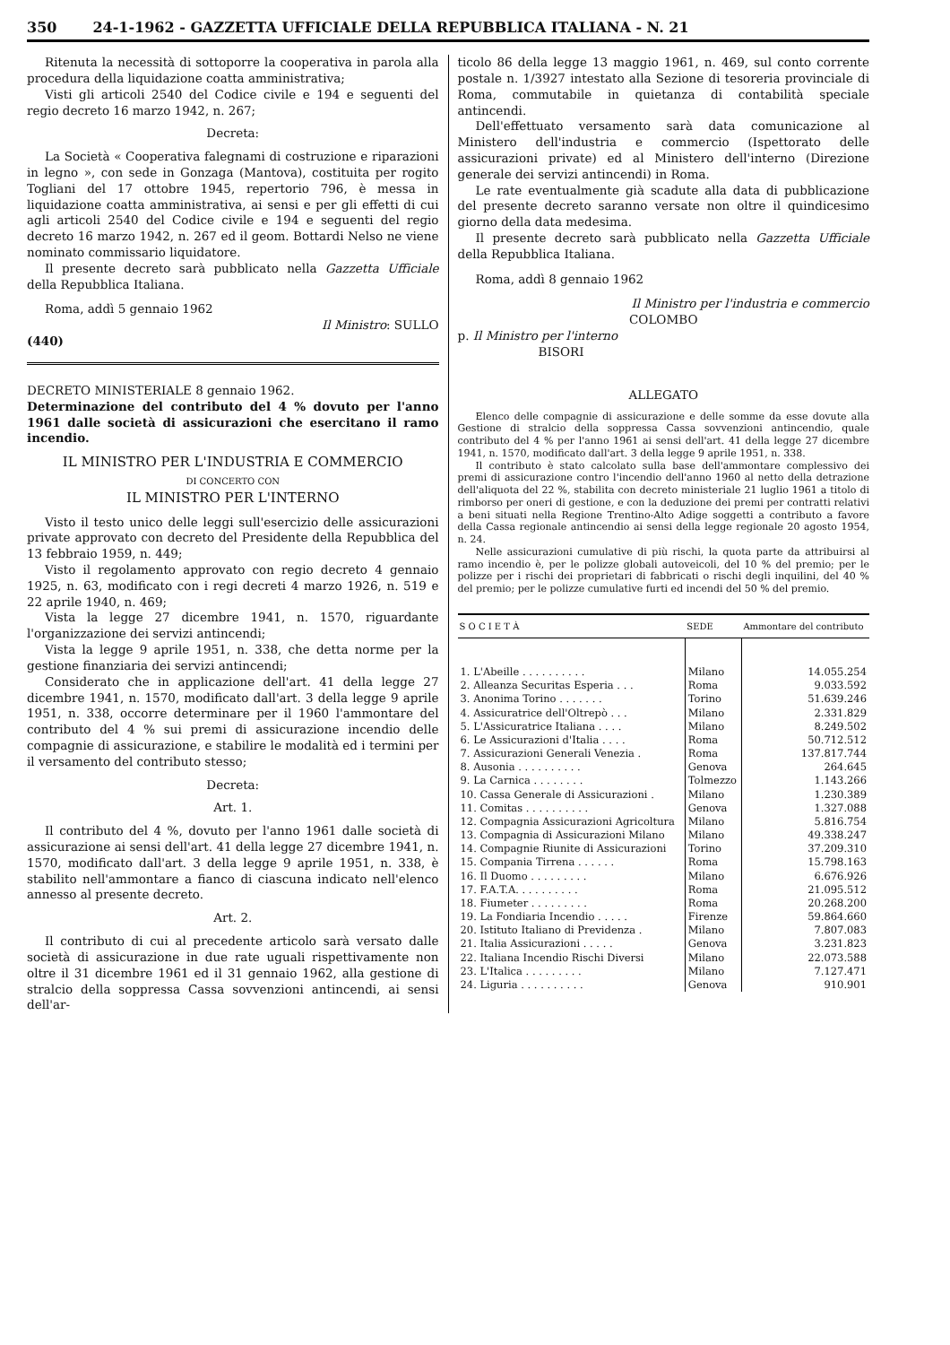350 24-1-1962 - GAZZETTA UFFICIALE DELLA REPUBBLICA ITALIANA - N. 21
Ritenuta la necessità di sottoporre la cooperativa in parola alla procedura della liquidazione coatta amministrativa;
Visti gli articoli 2540 del Codice civile e 194 e seguenti del regio decreto 16 marzo 1942, n. 267;
Decreta:
La Società « Cooperativa falegnami di costruzione e riparazioni in legno », con sede in Gonzaga (Mantova), costituita per rogito Togliani del 17 ottobre 1945, repertorio 796, è messa in liquidazione coatta amministrativa, ai sensi e per gli effetti di cui agli articoli 2540 del Codice civile e 194 e seguenti del regio decreto 16 marzo 1942, n. 267 ed il geom. Bottardi Nelso ne viene nominato commissario liquidatore.
Il presente decreto sarà pubblicato nella Gazzetta Ufficiale della Repubblica Italiana.
Roma, addì 5 gennaio 1962
Il Ministro: SULLO
(440)
DECRETO MINISTERIALE 8 gennaio 1962.
Determinazione del contributo del 4 % dovuto per l'anno 1961 dalle società di assicurazioni che esercitano il ramo incendio.
IL MINISTRO PER L'INDUSTRIA E COMMERCIO
DI CONCERTO CON
IL MINISTRO PER L'INTERNO
Visto il testo unico delle leggi sull'esercizio delle assicurazioni private approvato con decreto del Presidente della Repubblica del 13 febbraio 1959, n. 449;
Visto il regolamento approvato con regio decreto 4 gennaio 1925, n. 63, modificato con i regi decreti 4 marzo 1926, n. 519 e 22 aprile 1940, n. 469;
Vista la legge 27 dicembre 1941, n. 1570, riguardante l'organizzazione dei servizi antincendi;
Vista la legge 9 aprile 1951, n. 338, che detta norme per la gestione finanziaria dei servizi antincendi;
Considerato che in applicazione dell'art. 41 della legge 27 dicembre 1941, n. 1570, modificato dall'art. 3 della legge 9 aprile 1951, n. 338, occorre determinare per il 1960 l'ammontare del contributo del 4 % sui premi di assicurazione incendio delle compagnie di assicurazione, e stabilire le modalità ed i termini per il versamento del contributo stesso;
Decreta:
Art. 1.
Il contributo del 4 %, dovuto per l'anno 1961 dalle società di assicurazione ai sensi dell'art. 41 della legge 27 dicembre 1941, n. 1570, modificato dall'art. 3 della legge 9 aprile 1951, n. 338, è stabilito nell'ammontare a fianco di ciascuna indicato nell'elenco annesso al presente decreto.
Art. 2.
Il contributo di cui al precedente articolo sarà versato dalle società di assicurazione in due rate uguali rispettivamente non oltre il 31 dicembre 1961 ed il 31 gennaio 1962, alla gestione di stralcio della soppressa Cassa sovvenzioni antincendi, ai sensi dell'ar-
ticolo 86 della legge 13 maggio 1961, n. 469, sul conto corrente postale n. 1/3927 intestato alla Sezione di tesoreria provinciale di Roma, commutabile in quietanza di contabilità speciale antincendi.
Dell'effettuato versamento sarà data comunicazione al Ministero dell'industria e commercio (Ispettorato delle assicurazioni private) ed al Ministero dell'interno (Direzione generale dei servizi antincendi) in Roma.
Le rate eventualmente già scadute alla data di pubblicazione del presente decreto saranno versate non oltre il quindicesimo giorno della data medesima.
Il presente decreto sarà pubblicato nella Gazzetta Ufficiale della Repubblica Italiana.
Roma, addì 8 gennaio 1962
Il Ministro per l'industria e commercio
COLOMBO
p. Il Ministro per l'interno
BISORI
ALLEGATO
Elenco delle compagnie di assicurazione e delle somme da esse dovute alla Gestione di stralcio della soppressa Cassa sovvenzioni antincendio, quale contributo del 4 % per l'anno 1961 ai sensi dell'art. 41 della legge 27 dicembre 1941, n. 1570, modificato dall'art. 3 della legge 9 aprile 1951, n. 338.
Il contributo è stato calcolato sulla base dell'ammontare complessivo dei premi di assicurazione contro l'incendio dell'anno 1960 al netto della detrazione dell'aliquota del 22 %, stabilita con decreto ministeriale 21 luglio 1961 a titolo di rimborso per oneri di gestione, e con la deduzione dei premi per contratti relativi a beni situati nella Regione Trentino-Alto Adige soggetti a contributo a favore della Cassa regionale antincendio ai sensi della legge regionale 20 agosto 1954, n. 24.
Nelle assicurazioni cumulative di più rischi, la quota parte da attribuirsi al ramo incendio è, per le polizze globali autoveicoli, del 10 % del premio; per le polizze per i rischi dei proprietari di fabbricati o rischi degli inquilini, del 40 % del premio; per le polizze cumulative furti ed incendi del 50 % del premio.
| S O C I E T À | SEDE | Ammontare del contributo |
| --- | --- | --- |
| 1. L'Abeille . . . . . . . . . . | Milano | 14.055.254 |
| 2. Alleanza Securitas Esperia . . . | Roma | 9.033.592 |
| 3. Anonima Torino . . . . . . . | Torino | 51.639.246 |
| 4. Assicuratrice dell'Oltrepò . . . | Milano | 2.331.829 |
| 5. L'Assicuratrice Italiana . . . . | Milano | 8.249.502 |
| 6. Le Assicurazioni d'Italia . . . . | Roma | 50.712.512 |
| 7. Assicurazioni Generali Venezia . | Roma | 137.817.744 |
| 8. Ausonia . . . . . . . . . . | Genova | 264.645 |
| 9. La Carnica . . . . . . . . | Tolmezzo | 1.143.266 |
| 10. Cassa Generale di Assicurazioni . | Milano | 1.230.389 |
| 11. Comitas . . . . . . . . . . | Genova | 1.327.088 |
| 12. Compagnia Assicurazioni Agricoltura | Milano | 5.816.754 |
| 13. Compagnia di Assicurazioni Milano | Milano | 49.338.247 |
| 14. Compagnie Riunite di Assicurazioni | Torino | 37.209.310 |
| 15. Compania Tirrena . . . . . . | Roma | 15.798.163 |
| 16. Il Duomo . . . . . . . . . | Milano | 6.676.926 |
| 17. F.A.T.A. . . . . . . . . . | Roma | 21.095.512 |
| 18. Fiumeter . . . . . . . . . | Roma | 20.268.200 |
| 19. La Fondiaria Incendio . . . . . | Firenze | 59.864.660 |
| 20. Istituto Italiano di Previdenza . | Milano | 7.807.083 |
| 21. Italia Assicurazioni . . . . . | Genova | 3.231.823 |
| 22. Italiana Incendio Rischi Diversi | Milano | 22.073.588 |
| 23. L'Italica . . . . . . . . . | Milano | 7.127.471 |
| 24. Liguria . . . . . . . . . . | Genova | 910.901 |